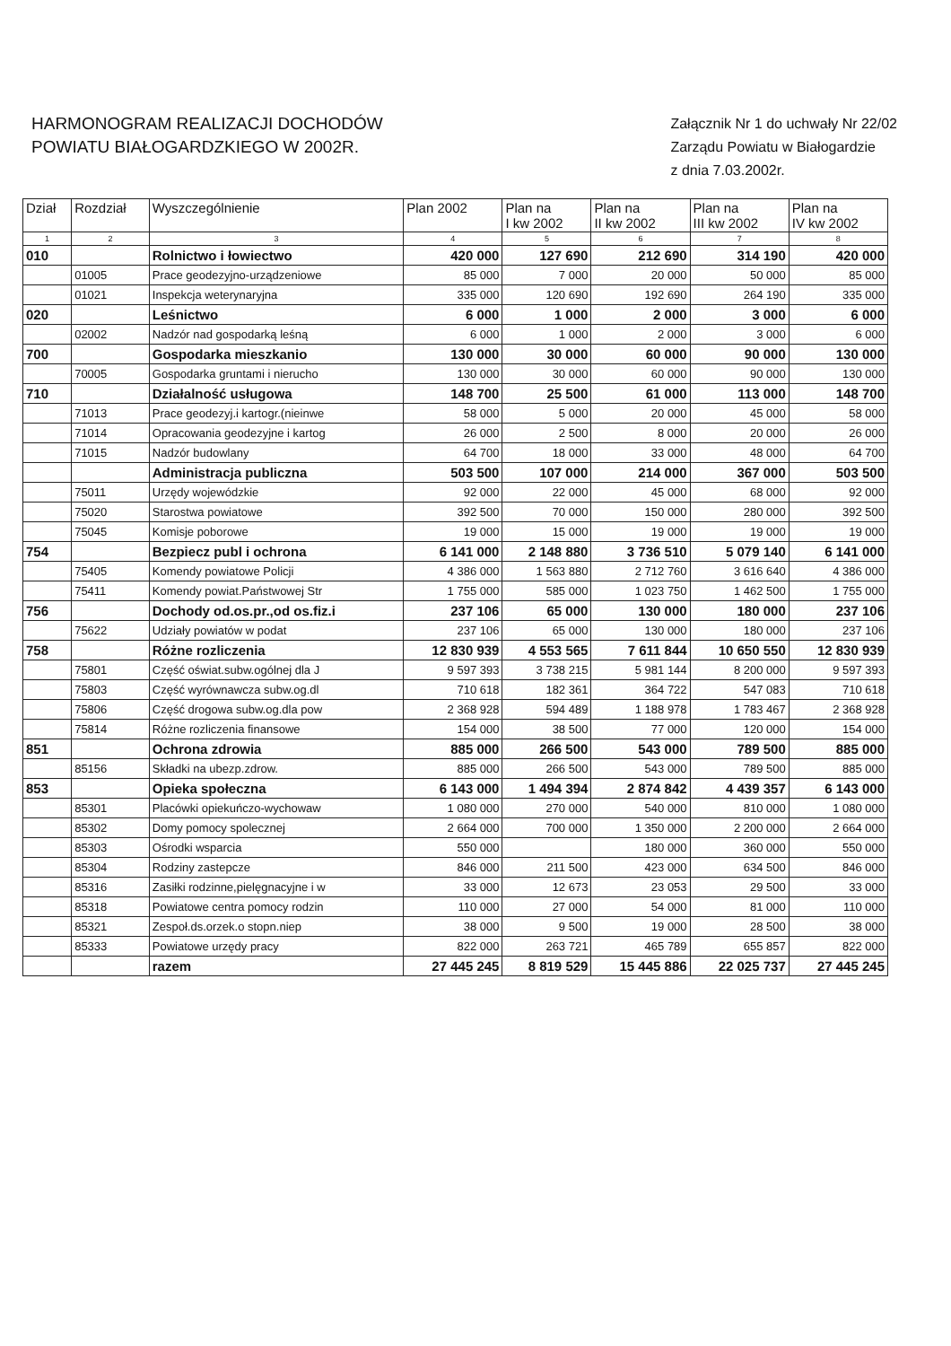HARMONOGRAM REALIZACJI DOCHODÓW
POWIATU BIAŁOGARDZKIEGO W 2002R.
Załącznik Nr 1 do uchwały Nr 22/02
Zarządu Powiatu w Białogardzie
z dnia 7.03.2002r.
| Dział | Rozdział | Wyszczególnienie | Plan 2002 | Plan na I kw 2002 | Plan na II kw 2002 | Plan na III kw 2002 | Plan na IV kw 2002 |
| --- | --- | --- | --- | --- | --- | --- | --- |
| 1 | 2 | 3 | 4 | 5 | 6 | 7 | 8 |
| 010 | | Rolnictwo i łowiectwo | 420 000 | 127 690 | 212 690 | 314 190 | 420 000 |
| | 01005 | Prace geodezyjno-urządzeniowe | 85 000 | 7 000 | 20 000 | 50 000 | 85 000 |
| | 01021 | Inspekcja weterynaryjna | 335 000 | 120 690 | 192 690 | 264 190 | 335 000 |
| 020 | | Leśnictwo | 6 000 | 1 000 | 2 000 | 3 000 | 6 000 |
| | 02002 | Nadzór nad gospodarką leśną | 6 000 | 1 000 | 2 000 | 3 000 | 6 000 |
| 700 | | Gospodarka mieszkanio | 130 000 | 30 000 | 60 000 | 90 000 | 130 000 |
| | 70005 | Gospodarka gruntami i nierucho | 130 000 | 30 000 | 60 000 | 90 000 | 130 000 |
| 710 | | Działalność usługowa | 148 700 | 25 500 | 61 000 | 113 000 | 148 700 |
| | 71013 | Prace geodezyj.i kartogr.(nieinwe | 58 000 | 5 000 | 20 000 | 45 000 | 58 000 |
| | 71014 | Opracowania geodezyjne i kartog | 26 000 | 2 500 | 8 000 | 20 000 | 26 000 |
| | 71015 | Nadzór budowlany | 64 700 | 18 000 | 33 000 | 48 000 | 64 700 |
| | | Administracja publiczna | 503 500 | 107 000 | 214 000 | 367 000 | 503 500 |
| | 75011 | Urzędy wojewódzkie | 92 000 | 22 000 | 45 000 | 68 000 | 92 000 |
| | 75020 | Starostwa powiatowe | 392 500 | 70 000 | 150 000 | 280 000 | 392 500 |
| | 75045 | Komisje poborowe | 19 000 | 15 000 | 19 000 | 19 000 | 19 000 |
| 754 | | Bezpiecz publ i ochrona | 6 141 000 | 2 148 880 | 3 736 510 | 5 079 140 | 6 141 000 |
| | 75405 | Komendy powiatowe Policji | 4 386 000 | 1 563 880 | 2 712 760 | 3 616 640 | 4 386 000 |
| | 75411 | Komendy powiat.Państwowej Str | 1 755 000 | 585 000 | 1 023 750 | 1 462 500 | 1 755 000 |
| 756 | | Dochody od.os.pr.,od os.fiz.i | 237 106 | 65 000 | 130 000 | 180 000 | 237 106 |
| | 75622 | Udziały powiatów w podat | 237 106 | 65 000 | 130 000 | 180 000 | 237 106 |
| 758 | | Różne rozliczenia | 12 830 939 | 4 553 565 | 7 611 844 | 10 650 550 | 12 830 939 |
| | 75801 | Część oświat.subw.ogólnej dla J | 9 597 393 | 3 738 215 | 5 981 144 | 8 200 000 | 9 597 393 |
| | 75803 | Część wyrównawcza subw.og.dl | 710 618 | 182 361 | 364 722 | 547 083 | 710 618 |
| | 75806 | Część drogowa subw.og.dla pow | 2 368 928 | 594 489 | 1 188 978 | 1 783 467 | 2 368 928 |
| | 75814 | Różne rozliczenia finansowe | 154 000 | 38 500 | 77 000 | 120 000 | 154 000 |
| 851 | | Ochrona zdrowia | 885 000 | 266 500 | 543 000 | 789 500 | 885 000 |
| | 85156 | Składki na ubezp.zdrow. | 885 000 | 266 500 | 543 000 | 789 500 | 885 000 |
| 853 | | Opieka społeczna | 6 143 000 | 1 494 394 | 2 874 842 | 4 439 357 | 6 143 000 |
| | 85301 | Placówki opiekuńczo-wychowaw | 1 080 000 | 270 000 | 540 000 | 810 000 | 1 080 000 |
| | 85302 | Domy pomocy spolecznej | 2 664 000 | 700 000 | 1 350 000 | 2 200 000 | 2 664 000 |
| | 85303 | Ośrodki wsparcia | 550 000 | | 180 000 | 360 000 | 550 000 |
| | 85304 | Rodziny zastepcze | 846 000 | 211 500 | 423 000 | 634 500 | 846 000 |
| | 85316 | Zasiłki rodzinne,pielęgnacyjne i w | 33 000 | 12 673 | 23 053 | 29 500 | 33 000 |
| | 85318 | Powiatowe centra pomocy rodzin | 110 000 | 27 000 | 54 000 | 81 000 | 110 000 |
| | 85321 | Zespoł.ds.orzek.o stopn.niep | 38 000 | 9 500 | 19 000 | 28 500 | 38 000 |
| | 85333 | Powiatowe urzędy pracy | 822 000 | 263 721 | 465 789 | 655 857 | 822 000 |
| | | razem | 27 445 245 | 8 819 529 | 15 445 886 | 22 025 737 | 27 445 245 |